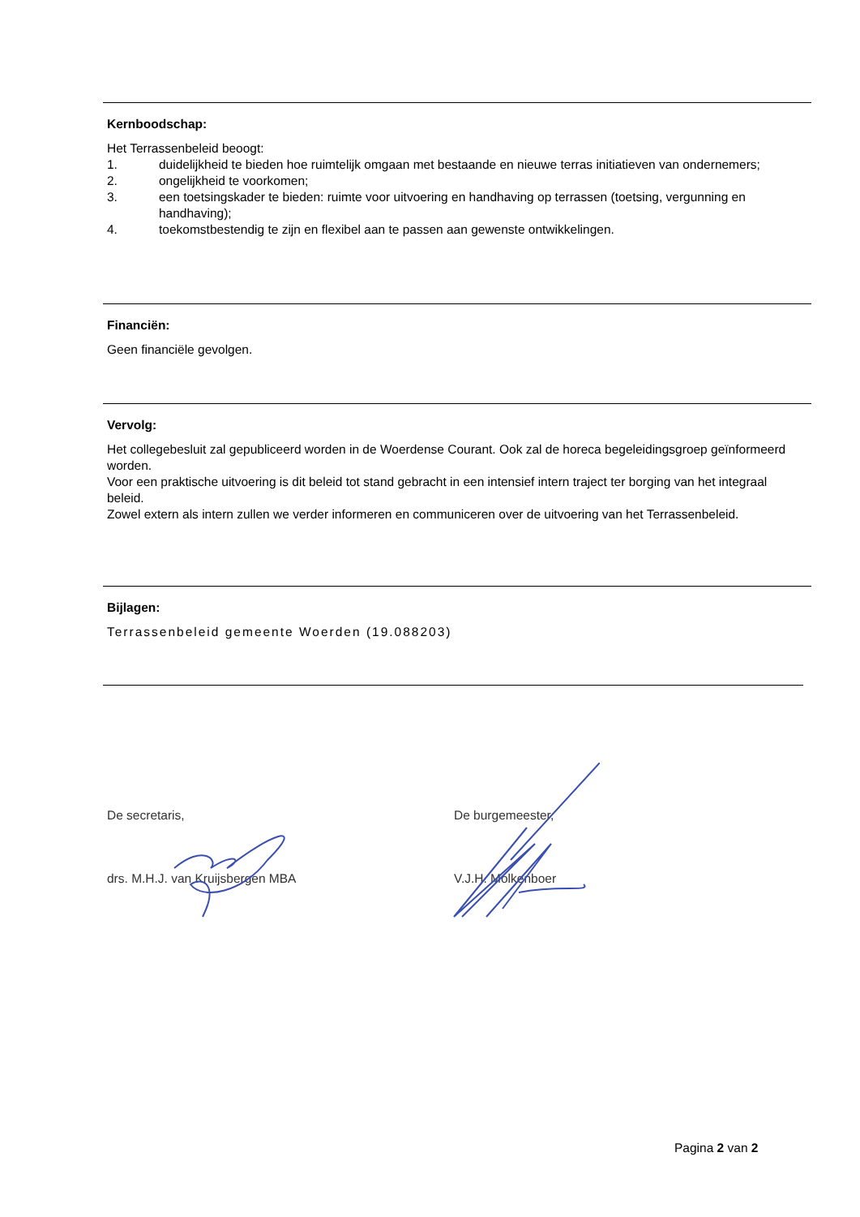Kernboodschap:
Het Terrassenbeleid beoogt:
1. duidelijkheid te bieden hoe ruimtelijk omgaan met bestaande en nieuwe terras initiatieven van ondernemers;
2. ongelijkheid te voorkomen;
3. een toetsingskader te bieden: ruimte voor uitvoering en handhaving op terrassen (toetsing, vergunning en handhaving);
4. toekomstbestendig te zijn en flexibel aan te passen aan gewenste ontwikkelingen.
Financiën:
Geen financiële gevolgen.
Vervolg:
Het collegebesluit zal gepubliceerd worden in de Woerdense Courant. Ook zal de horeca begeleidingsgroep geïnformeerd worden.
Voor een praktische uitvoering is dit beleid tot stand gebracht in een intensief intern traject ter borging van het integraal beleid.
Zowel extern als intern zullen we verder informeren en communiceren over de uitvoering van het Terrassenbeleid.
Bijlagen:
Terrassenbeleid gemeente Woerden (19.088203)
De secretaris,
drs. M.H.J. van Kruijsbergen MBA
De burgemeester,
V.J.H. Molkenboer
Pagina 2 van 2